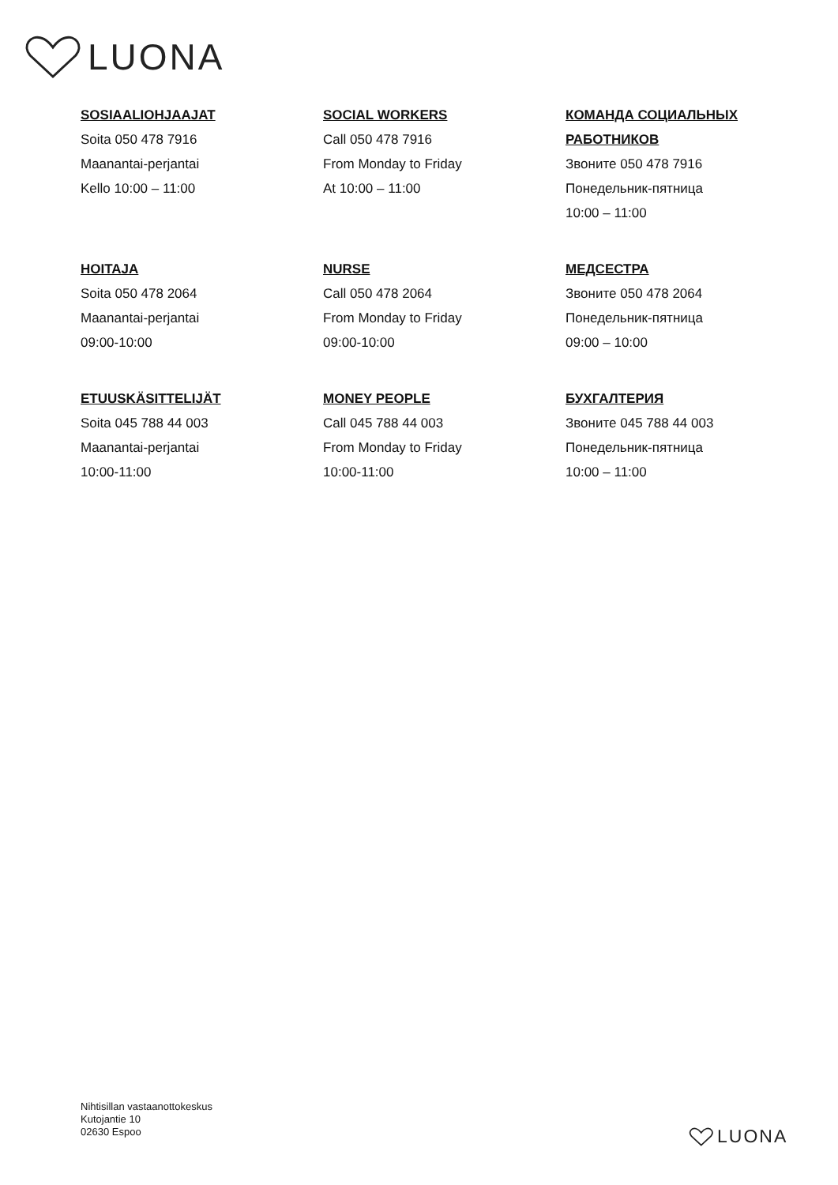LUONA
SOSIAALIOHJAAJAT
Soita 050 478 7916
Maanantai-perjantai
Kello 10:00 – 11:00
SOCIAL WORKERS
Call 050 478 7916
From Monday to Friday
At 10:00 – 11:00
КОМАНДА СОЦИАЛЬНЫХ РАБОТНИКОВ
Звоните 050 478 7916
Понедельник-пятница
10:00 – 11:00
HOITAJA
Soita 050 478 2064
Maanantai-perjantai
09:00-10:00
NURSE
Call 050 478 2064
From Monday to Friday
09:00-10:00
МЕДСЕСТРА
Звоните 050 478 2064
Понедельник-пятница
09:00 – 10:00
ETUUSKÄSITTELIJÄT
Soita 045 788 44 003
Maanantai-perjantai
10:00-11:00
MONEY PEOPLE
Call 045 788 44 003
From Monday to Friday
10:00-11:00
БУХГАЛТЕРИЯ
Звоните 045 788 44 003
Понедельник-пятница
10:00 – 11:00
Nihtisillan vastaanottokeskus
Kutojantie 10
02630 Espoo
LUONA